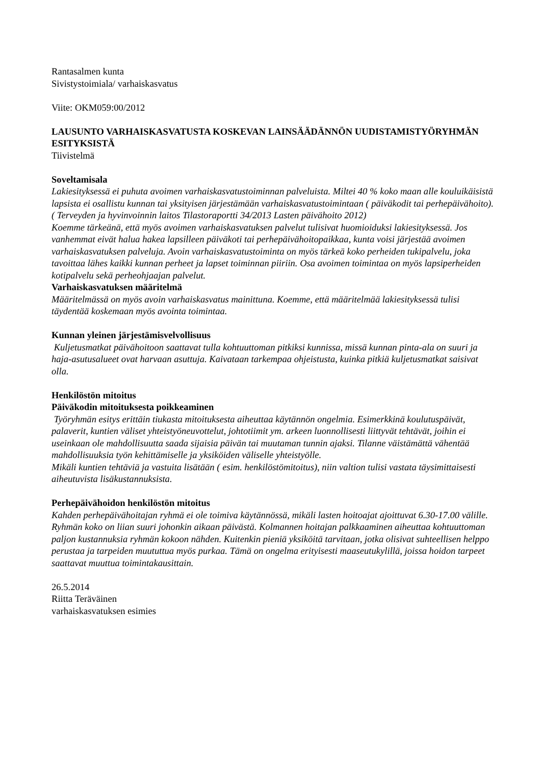Rantasalmen kunta
Sivistystoimiala/ varhaiskasvatus
Viite: OKM059:00/2012
LAUSUNTO VARHAISKASVATUSTA KOSKEVAN LAINSÄÄDÄNNÖN UUDISTAMISTYÖRYHMÄN ESITYKSISTÄ
Tiivistelmä
Soveltamisala
Lakiesityksessä ei puhuta avoimen varhaiskasvatustoiminnan palveluista. Miltei 40 % koko maan alle kouluikäisistä lapsista ei osallistu kunnan tai yksityisen järjestämään varhaiskasvatustoimintaan ( päiväkodit tai perhepäivähoito).( Terveyden ja hyvinvoinnin laitos Tilastoraportti 34/2013 Lasten päivähoito 2012)
Koemme tärkeänä, että myös avoimen varhaiskasvatuksen palvelut tulisivat huomioiduksi lakiesityksessä. Jos vanhemmat eivät halua hakea lapsilleen päiväkoti tai perhepäivähoitopaikkaa, kunta voisi järjestää avoimen varhaiskasvatuksen palveluja. Avoin varhaiskasvatustoiminta on myös tärkeä koko perheiden tukipalvelu, joka tavoittaa lähes kaikki kunnan perheet ja lapset toiminnan piiriin. Osa avoimen toimintaa on myös lapsiperheiden kotipalvelu sekä perheohjaajan palvelut.
Varhaiskasvatuksen määritelmä
Määritelmässä on myös avoin varhaiskasvatus mainittuna. Koemme, että määritelmää lakiesityksessä tulisi täydentää koskemaan myös avointa toimintaa.
Kunnan yleinen järjestämisvelvollisuus
Kuljetusmatkat päivähoitoon saattavat tulla kohtuuttoman pitkiksi kunnissa, missä kunnan pinta-ala on suuri ja haja-asutusalueet ovat harvaan asuttuja. Kaivataan tarkempaa ohjeistusta, kuinka pitkiä kuljetusmatkat saisivat olla.
Henkilöstön mitoitus
Päiväkodin mitoituksesta poikkeaminen
Työryhmän esitys erittäin tiukasta mitoituksesta aiheuttaa käytännön ongelmia. Esimerkkinä koulutuspäivät, palaverit, kuntien väliset yhteistyöneuvottelut, johtotiimit ym. arkeen luonnollisesti liittyvät tehtävät, joihin ei useinkaan ole mahdollisuutta saada sijaisia päivän tai muutaman tunnin ajaksi. Tilanne väistämättä vähentää mahdollisuuksia työn kehittämiselle ja yksiköiden väliselle yhteistyölle.
Mikäli kuntien tehtäviä ja vastuita lisätään ( esim. henkilöstömitoitus), niin valtion tulisi vastata täysimittaisesti aiheutuvista lisäkustannuksista.
Perhepäivähoidon henkilöstön mitoitus
Kahden perhepäivähoitajan ryhmä ei ole toimiva käytännössä, mikäli lasten hoitoajat ajoittuvat 6.30-17.00 välille. Ryhmän koko on liian suuri johonkin aikaan päivästä. Kolmannen hoitajan palkkaaminen aiheuttaa kohtuuttoman paljon kustannuksia ryhmän kokoon nähden. Kuitenkin pieniä yksiköitä tarvitaan, jotka olisivat suhteellisen helppo perustaa ja tarpeiden muututtua myös purkaa. Tämä on ongelma erityisesti maaseutukylillä, joissa hoidon tarpeet saattavat muuttua toimintakausittain.
26.5.2014
Riitta Teräväinen
varhaiskasvatuksen esimies